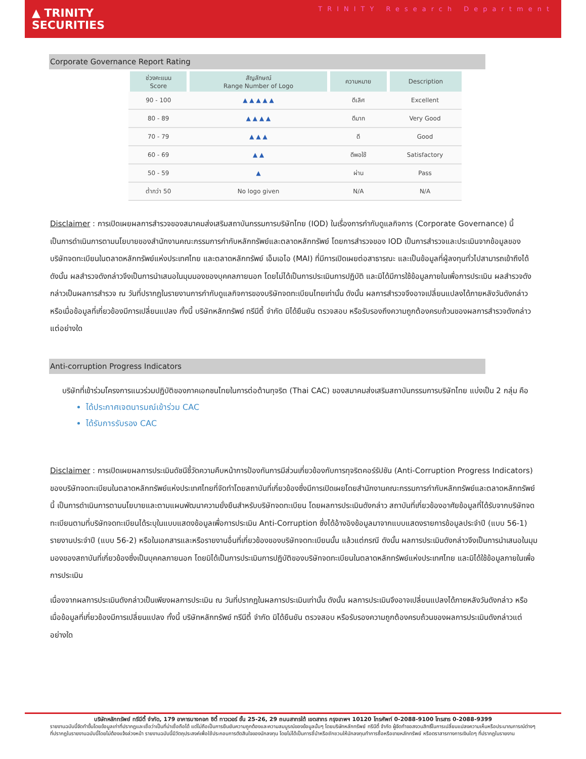▲ TRINITY
SECURITIES
TRINITY Research Department
Corporate Governance Report Rating
| ช่วงคะแนน Score | สัญลักษณ์ Range Number of Logo | ความหมาย | Description |
| --- | --- | --- | --- |
| 90 - 100 | ▲ ▲ ▲ ▲ ▲ | ดีเลิศ | Excellent |
| 80 - 89 | ▲ ▲ ▲ ▲ | ดีมาก | Very Good |
| 70 - 79 | ▲ ▲ ▲ | ดี | Good |
| 60 - 69 | ▲ ▲ | ดีพอใช้ | Satisfactory |
| 50 - 59 | ▲ | ผ่าน | Pass |
| ต่ำกว่า 50 | No logo given | N/A | N/A |
Disclaimer : การเปิดเผยผลการสำรวจของสมาคมส่งเสริมสถาบันกรรมการบริษัทไทย (IOD) ในเรื่องการกำกับดูแลกิจการ (Corporate Governance) นี้ เป็นการดำเนินการตามนโยบายของสำนักงานคณะกรรมการกำกับหลักทรัพย์และตลาดหลักทรัพย์ โดยการสำรวจของ IOD เป็นการสำรวจและประเมินจากข้อมูลของบริษัทจดทะเบียนในตลาดหลักทรัพย์แห่งประเทศไทย และตลาดหลักทรัพย์ เอ็มเอไอ (MAI) ที่มีการเปิดเผยต่อสาธารณะ และเป็นข้อมูลที่ผู้ลงทุนทั่วไปสามารถเข้าถึงได้ ดังนั้น ผลสำรวจดังกล่าวจึงเป็นการนำเสนอในมุมมองของบุคคลภายนอก โดยไม่ได้เป็นการประเมินการปฏิบัติ และมิได้มีการใช้ข้อมูลภายในเพื่อการประเมิน ผลสำรวจดังกล่าวเป็นผลการสำรวจ ณ วันที่ปรากฏในรายงานการกำกับดูแลกิจการของบริษัทจดทะเบียนไทยเท่านั้น ดังนั้น ผลการสำรวจจึงอาจเปลี่ยนแปลงได้ภายหลังวันดังกล่าว หรือเมื่อข้อมูลที่เกี่ยวข้องมีการเปลี่ยนแปลง ทั้งนี้ บริษัทหลักทรัพย์ ทรีนีตี้ จำกัด มิได้ยืนยัน ตรวจสอบ หรือรับรองถึงความถูกต้องครบถ้วนของผลการสำรวจดังกล่าวแต่อย่างใด
Anti-corruption Progress Indicators
บริษัทที่เข้าร่วมโครงการแนวร่วมปฏิบัติของภาคเอกชนไทยในการต่อต้านทุจริต (Thai CAC) ของสมาคมส่งเสริมสถาบันกรรมการบริษัทไทย แบ่งเป็น 2 กลุ่ม คือ
ได้ประกาศเจตนารมณ์เข้าร่วม CAC
ได้รับการรับรอง CAC
Disclaimer : การเปิดเผยผลการประเมินดัชนีชี้วัดความคืบหน้าการป้องกันการมีส่วนเกี่ยวข้องกับการทุจริตคอร์รัปชัน (Anti-Corruption Progress Indicators) ของบริษัทจดทะเบียนในตลาดหลักทรัพย์แห่งประเทศไทยที่จัดทำโดยสถาบันที่เกี่ยวข้องซึ่งมีการเปิดเผยโดยสำนักงานคณะกรรมการกำกับหลักทรัพย์และตลาดหลักทรัพย์นี้ เป็นการดำเนินการตามนโยบายและตามแผนพัฒนาความยั่งยืนสำหรับบริษัทจดทะเบียน โดยผลการประเมินดังกล่าว สถาบันที่เกี่ยวข้องอาศัยข้อมูลที่ได้รับจากบริษัทจดทะเบียนตามที่บริษัทจดทะเบียนได้ระบุในแบบแสดงข้อมูลเพื่อการประเมิน Anti-Corruption ซึ่งได้อ้างอิงข้อมูลมาจากแบบแสดงรายการข้อมูลประจำปี (แบบ 56-1) รายงานประจำปี (แบบ 56-2) หรือในเอกสารและหรือรายงานอื่นที่เกี่ยวข้องของบริษัทจดทะเบียนนั้น แล้วแต่กรณี ดังนั้น ผลการประเมินดังกล่าวจึงเป็นการนำเสนอในมุมมองของสถาบันที่เกี่ยวข้องซึ่งเป็นบุคคลภายนอก โดยมิได้เป็นการประเมินการปฏิบัติของบริษัทจดทะเบียนในตลาดหลักทรัพย์แห่งประเทศไทย และมิได้ใช้ข้อมูลภายในเพื่อการประเมิน
เนื่องจากผลการประเมินดังกล่าวเป็นเพียงผลการประเมิน ณ วันที่ปรากฏในผลการประเมินเท่านั้น ดังนั้น ผลการประเมินจึงอาจเปลี่ยนแปลงได้ภายหลังวันดังกล่าว หรือเมื่อข้อมูลที่เกี่ยวข้องมีการเปลี่ยนแปลง ทั้งนี้ บริษัทหลักทรัพย์ ทรีนีตี้ จำกัด มิได้ยืนยัน ตรวจสอบ หรือรับรองความถูกต้องครบถ้วนของผลการประเมินดังกล่าวแต่อย่างใด
บริษัทหลักทรัพย์ ทรีนีตี้ จำกัด, 179 อาคารบางกอก ซิตี้ ทาวเวอร์ ชั้น 25-26, 29 ถนนสาทรใต้ เขตสาทร กรุงเทพฯ 10120 โทรศัพท์ 0-2088-9100 โทรสาร 0-2088-9399
รายงานฉบับนี้จัดทำขึ้นโดยข้อมูลเท่าที่ปรากฏและเชื่อว่าเป็นที่น่าเชื่อถือได้ แต่ไม่ถือเป็นการยืนยันความถูกต้องและความสมบูรณ์ของข้อมูลนั้นๆ โดยบริษัทหลักทรัพย์ ทรีนีตี้ จำกัด ผู้จัดทำขอสงวนสิทธิ์ในการเปลี่ยนแปลงความเห็นหรือประมาณการณ์ต่างๆ ที่ปรากฏในรายงานฉบับนี้โดยไม่ต้องแจ้งล่วงหน้า รายงานฉบับนี้มีวัตถุประสงค์เพื่อใช้ประกอบการตัดสินใจของนักลงทุน โดยไม่ได้เป็นการชี้นำหรือชักชวนให้นักลงทุนทำการซื้อหรือขายหลักทรัพย์ หรือตราสารทางการเงินใดๆ ที่ปรากฏในรายงาน